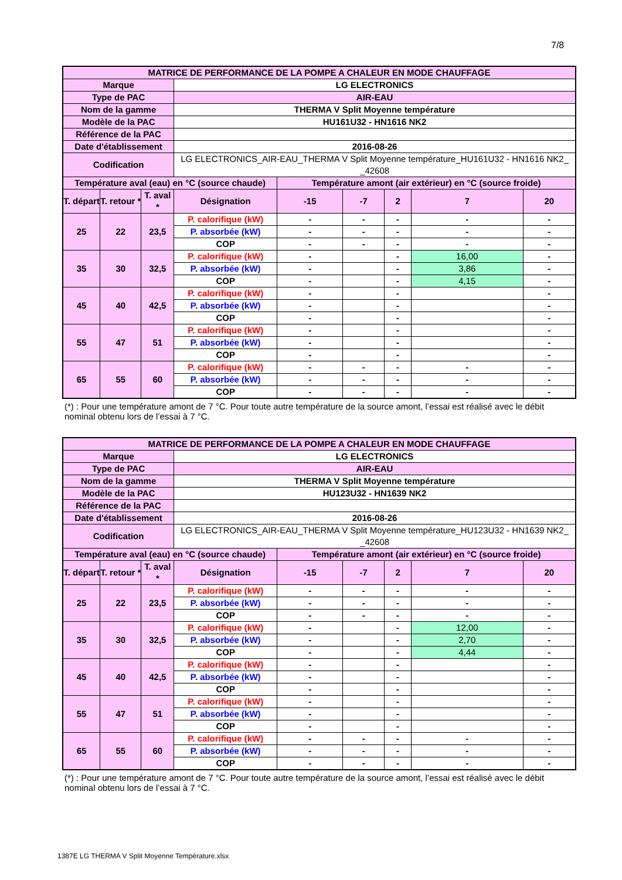7/8
| MATRICE DE PERFORMANCE DE LA POMPE A CHALEUR EN MODE CHAUFFAGE | | | | | | | | |
| --- | --- | --- | --- | --- | --- | --- | --- | --- |
| Marque | | | LG ELECTRONICS | | | | | |
| Type de PAC | | | AIR-EAU | | | | | |
| Nom de la gamme | | | THERMA V Split Moyenne température | | | | | |
| Modèle de la PAC | | | HU161U32 - HN1616 NK2 | | | | | |
| Référence de la PAC | | | | | | | | |
| Date d'établissement | | | 2016-08-26 | | | | | |
| Codification | | | LG ELECTRONICS_AIR-EAU_THERMA V Split Moyenne température_HU161U32 - HN1616 NK2_ _42608 | | | | | |
| Température aval (eau) en °C (source chaude) | | | | Température amont (air extérieur) en °C (source froide) | | | | |
| T. départ | T. retour * | T. aval * | Désignation | -15 | -7 | 2 | 7 | 20 |
| 25 | 22 | 23,5 | P. calorifique (kW) | - | - | - | - | - |
| | | | P. absorbée (kW) | - | - | - | - | - |
| | | | COP | - | - | - | - | - |
| 35 | 30 | 32,5 | P. calorifique (kW) | - | | - | 16,00 | - |
| | | | P. absorbée (kW) | - | | - | 3,86 | - |
| | | | COP | - | | - | 4,15 | - |
| 45 | 40 | 42,5 | P. calorifique (kW) | - | | - | | - |
| | | | P. absorbée (kW) | - | | - | | - |
| | | | COP | - | | - | | - |
| 55 | 47 | 51 | P. calorifique (kW) | - | | - | | - |
| | | | P. absorbée (kW) | - | | - | | - |
| | | | COP | - | | - | | - |
| 65 | 55 | 60 | P. calorifique (kW) | - | - | - | - | - |
| | | | P. absorbée (kW) | - | - | - | - | - |
| | | | COP | - | - | - | - | - |
(*) : Pour une température amont de 7 °C. Pour toute autre température de la source amont, l’essai est réalisé avec le débit nominal obtenu lors de l’essai à 7 °C.
| MATRICE DE PERFORMANCE DE LA POMPE A CHALEUR EN MODE CHAUFFAGE | | | | | | | | |
| --- | --- | --- | --- | --- | --- | --- | --- | --- |
| Marque | | | LG ELECTRONICS | | | | | |
| Type de PAC | | | AIR-EAU | | | | | |
| Nom de la gamme | | | THERMA V Split Moyenne température | | | | | |
| Modèle de la PAC | | | HU123U32 - HN1639 NK2 | | | | | |
| Référence de la PAC | | | | | | | | |
| Date d'établissement | | | 2016-08-26 | | | | | |
| Codification | | | LG ELECTRONICS_AIR-EAU_THERMA V Split Moyenne température_HU123U32 - HN1639 NK2_ _42608 | | | | | |
| Température aval (eau) en °C (source chaude) | | | | Température amont (air extérieur) en °C (source froide) | | | | |
| T. départ | T. retour * | T. aval * | Désignation | -15 | -7 | 2 | 7 | 20 |
| 25 | 22 | 23,5 | P. calorifique (kW) | - | - | - | - | - |
| | | | P. absorbée (kW) | - | - | - | - | - |
| | | | COP | - | - | - | - | - |
| 35 | 30 | 32,5 | P. calorifique (kW) | - | | - | 12,00 | - |
| | | | P. absorbée (kW) | - | | - | 2,70 | - |
| | | | COP | - | | - | 4,44 | - |
| 45 | 40 | 42,5 | P. calorifique (kW) | - | | - | | - |
| | | | P. absorbée (kW) | - | | - | | - |
| | | | COP | - | | - | | - |
| 55 | 47 | 51 | P. calorifique (kW) | - | | - | | - |
| | | | P. absorbée (kW) | - | | - | | - |
| | | | COP | - | | - | | - |
| 65 | 55 | 60 | P. calorifique (kW) | - | - | - | - | - |
| | | | P. absorbée (kW) | - | - | - | - | - |
| | | | COP | - | - | - | - | - |
(*) : Pour une température amont de 7 °C. Pour toute autre température de la source amont, l’essai est réalisé avec le débit nominal obtenu lors de l’essai à 7 °C.
1387E LG THERMA V Split Moyenne Température.xlsx